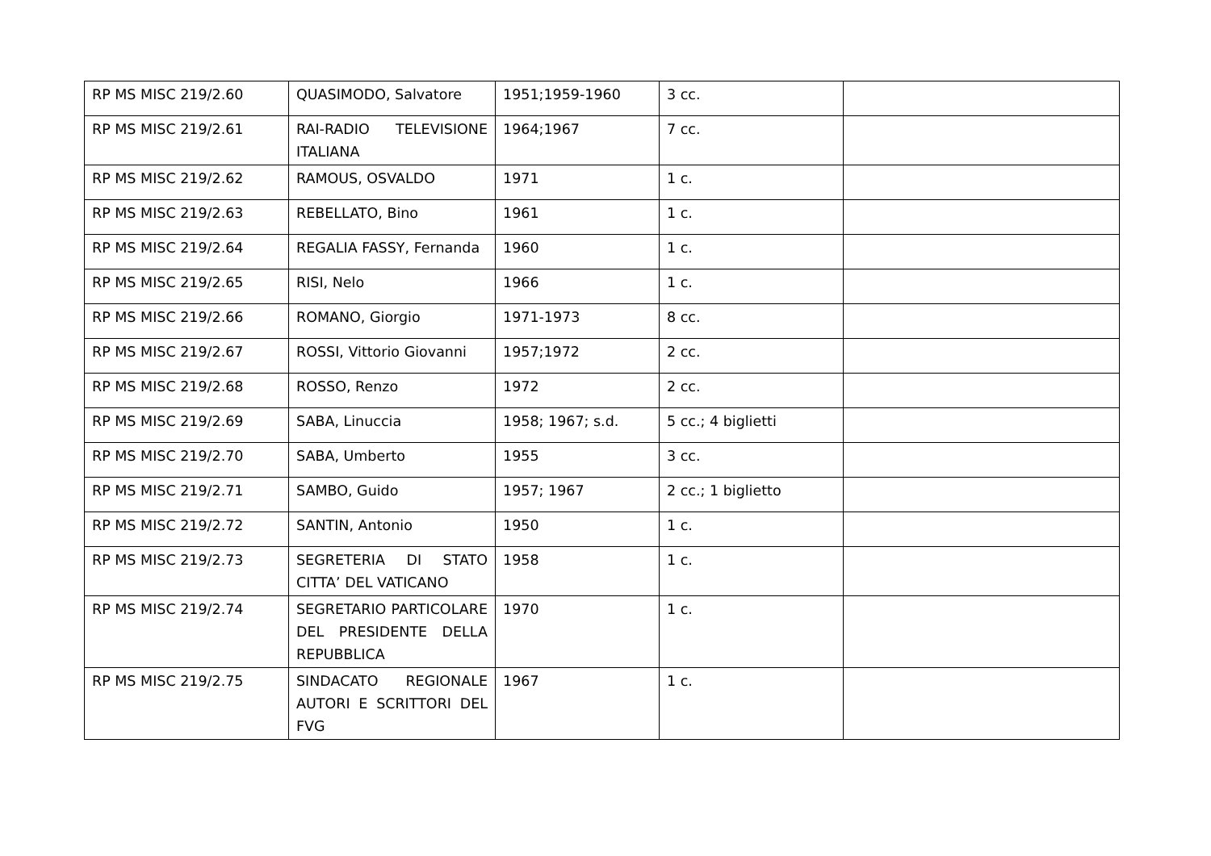| RP MS MISC 219/2.60 | QUASIMODO, Salvatore | 1951;1959-1960 | 3 cc. | |
| RP MS MISC 219/2.61 | RAI-RADIO TELEVISIONE ITALIANA | 1964;1967 | 7 cc. | |
| RP MS MISC 219/2.62 | RAMOUS, OSVALDO | 1971 | 1 c. | |
| RP MS MISC 219/2.63 | REBELLATO, Bino | 1961 | 1 c. | |
| RP MS MISC 219/2.64 | REGALIA FASSY, Fernanda | 1960 | 1 c. | |
| RP MS MISC 219/2.65 | RISI, Nelo | 1966 | 1 c. | |
| RP MS MISC 219/2.66 | ROMANO, Giorgio | 1971-1973 | 8 cc. | |
| RP MS MISC 219/2.67 | ROSSI, Vittorio Giovanni | 1957;1972 | 2 cc. | |
| RP MS MISC 219/2.68 | ROSSO, Renzo | 1972 | 2 cc. | |
| RP MS MISC 219/2.69 | SABA, Linuccia | 1958; 1967; s.d. | 5 cc.; 4 biglietti | |
| RP MS MISC 219/2.70 | SABA, Umberto | 1955 | 3 cc. | |
| RP MS MISC 219/2.71 | SAMBO, Guido | 1957; 1967 | 2 cc.; 1 biglietto | |
| RP MS MISC 219/2.72 | SANTIN, Antonio | 1950 | 1 c. | |
| RP MS MISC 219/2.73 | SEGRETERIA DI STATO CITTA’ DEL VATICANO | 1958 | 1 c. | |
| RP MS MISC 219/2.74 | SEGRETARIO PARTICOLARE DEL PRESIDENTE DELLA REPUBBLICA | 1970 | 1 c. | |
| RP MS MISC 219/2.75 | SINDACATO REGIONALE AUTORI E SCRITTORI DEL FVG | 1967 | 1 c. | |